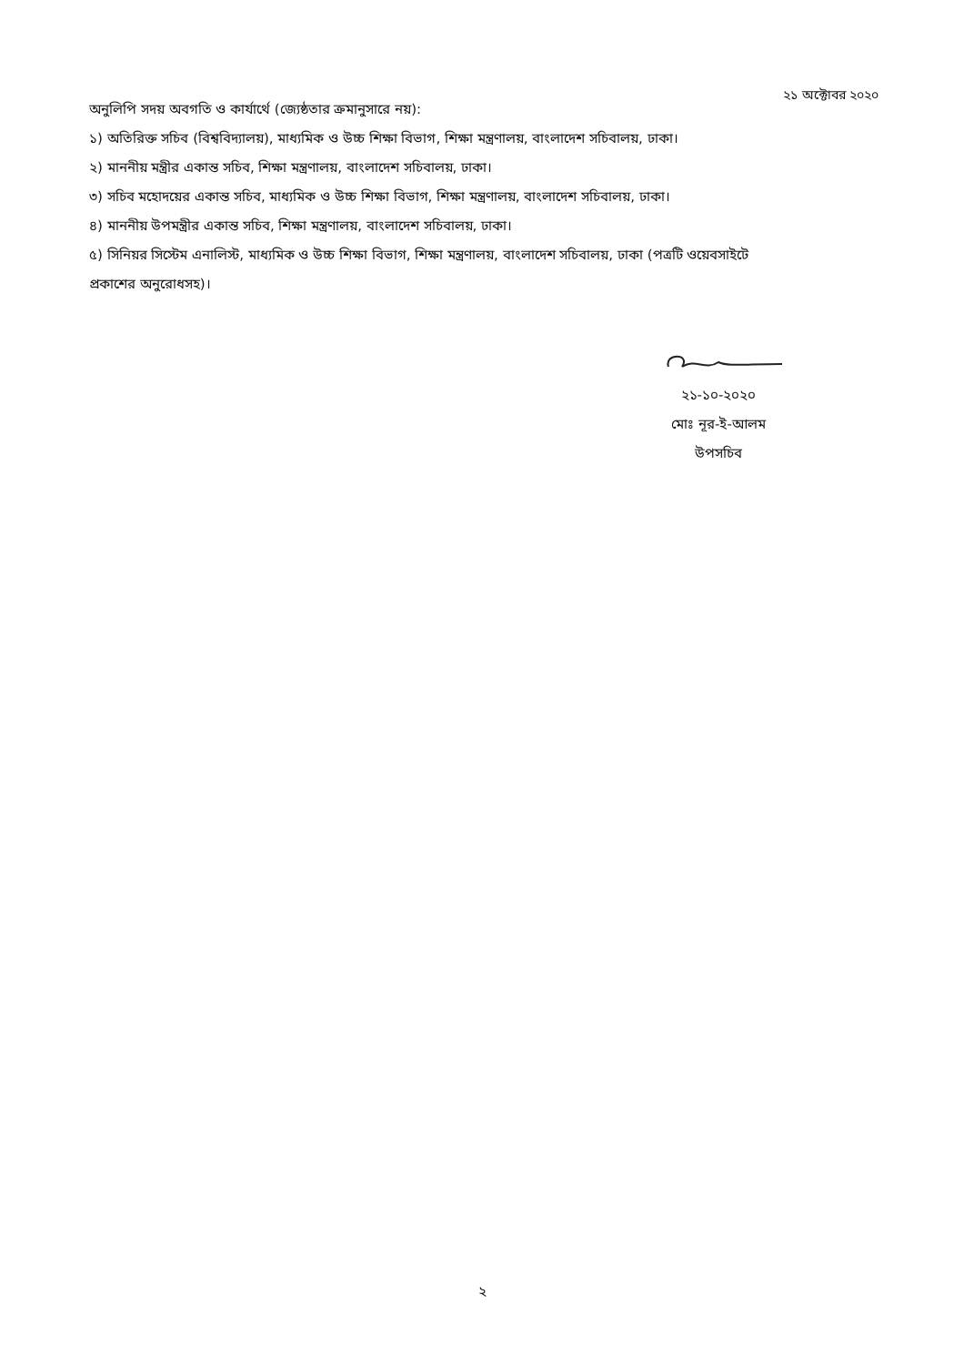২১ অক্টোবর ২০২০
অনুলিপি সদয় অবগতি ও কার্যার্থে (জ্যেষ্ঠতার ক্রমানুসারে নয়):
১) অতিরিক্ত সচিব (বিশ্ববিদ্যালয়), মাধ্যমিক ও উচ্চ শিক্ষা বিভাগ, শিক্ষা মন্ত্রণালয়, বাংলাদেশ সচিবালয়, ঢাকা।
২) মাননীয় মন্ত্রীর একান্ত সচিব, শিক্ষা মন্ত্রণালয়, বাংলাদেশ সচিবালয়, ঢাকা।
৩) সচিব মহোদয়ের একান্ত সচিব, মাধ্যমিক ও উচ্চ শিক্ষা বিভাগ, শিক্ষা মন্ত্রণালয়, বাংলাদেশ সচিবালয়, ঢাকা।
৪) মাননীয় উপমন্ত্রীর একান্ত সচিব, শিক্ষা মন্ত্রণালয়, বাংলাদেশ সচিবালয়, ঢাকা।
৫) সিনিয়র সিস্টেম এনালিস্ট, মাধ্যমিক ও উচ্চ শিক্ষা বিভাগ, শিক্ষা মন্ত্রণালয়, বাংলাদেশ সচিবালয়, ঢাকা (পত্রটি ওয়েবসাইটে প্রকাশের অনুরোধসহ)।
২১-১০-২০২০
মোঃ নূর-ই-আলম
উপসচিব
২